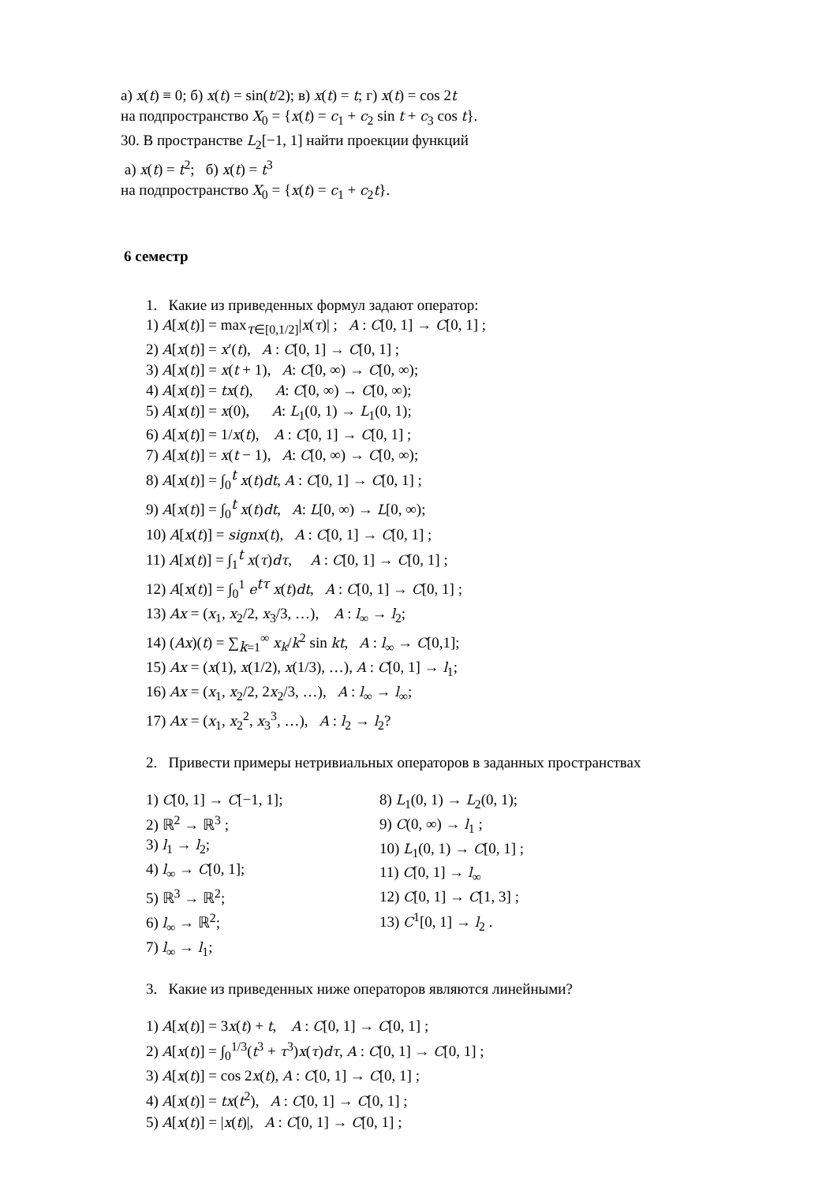а) x(t) ≡ 0; б) x(t) = sin(t/2); в) x(t) = t; г) x(t) = cos 2t
на подпространство X<sub>0</sub> = {x(t) = c<sub>1</sub> + c<sub>2</sub> sin t + c<sub>3</sub> cos t}.
30. В пространстве L<sub>2</sub>[−1, 1] найти проекции функций
а) x(t) = t<sup>2</sup>; б) x(t) = t<sup>3</sup>
на подпространство X<sub>0</sub> = {x(t) = c<sub>1</sub> + c<sub>2</sub>t}.
6 семестр
1. Какие из приведенных формул задают оператор:
1) A[x(t)] = max<sub>τ∈[0,1/2]</sub>|x(τ)| ; A : C[0, 1] → C[0, 1] ;
2) A[x(t)] = x′(t), A : C[0, 1] → C[0, 1] ;
3) A[x(t)] = x(t + 1), A: C[0, ∞) → C[0, ∞);
4) A[x(t)] = tx(t), A: C[0, ∞) → C[0, ∞);
5) A[x(t)] = x(0), A: L<sub>1</sub>(0, 1) → L<sub>1</sub>(0, 1);
6) A[x(t)] = 1/x(t), A : C[0, 1] → C[0, 1] ;
7) A[x(t)] = x(t − 1), A: C[0, ∞) → C[0, ∞);
8) A[x(t)] = ∫<sub>0</sub><sup>t</sup> x(t)dt, A : C[0, 1] → C[0, 1] ;
9) A[x(t)] = ∫<sub>0</sub><sup>t</sup> x(t)dt, A: L[0, ∞) → L[0, ∞);
10) A[x(t)] = signx(t), A : C[0, 1] → C[0, 1] ;
11) A[x(t)] = ∫<sub>1</sub><sup>t</sup> x(τ)dτ, A : C[0, 1] → C[0, 1] ;
12) A[x(t)] = ∫<sub>0</sub><sup>1</sup> e<sup>tτ</sup> x(t)dt, A : C[0, 1] → C[0, 1] ;
13) Ax = (x<sub>1</sub>, x<sub>2</sub>/2, x<sub>3</sub>/3, …), A : l<sub>∞</sub> → l<sub>2</sub>;
14) (Ax)(t) = ∑<sub>k=1</sub><sup>∞</sup> x<sub>k</sub>/k<sup>2</sup> sin kt, A : l<sub>∞</sub> → C[0,1];
15) Ax = (x(1), x(1/2), x(1/3), …), A : C[0, 1] → l<sub>1</sub>;
16) Ax = (x<sub>1</sub>, x<sub>2</sub>/2, 2x<sub>2</sub>/3, …), A : l<sub>∞</sub> → l<sub>∞</sub>;
17) Ax = (x<sub>1</sub>, x<sub>2</sub><sup>2</sup>, x<sub>3</sub><sup>3</sup>, …), A : l<sub>2</sub> → l<sub>2</sub>?
2. Привести примеры нетривиальных операторов в заданных пространствах
1) C[0, 1] → C[−1, 1];
2) ℝ<sup>2</sup> → ℝ<sup>3</sup> ;
3) l<sub>1</sub> → l<sub>2</sub>;
4) l<sub>∞</sub> → C[0, 1];
5) ℝ<sup>3</sup> → ℝ<sup>2</sup>;
6) l<sub>∞</sub> → ℝ<sup>2</sup>;
7) l<sub>∞</sub> → l<sub>1</sub>;
8) L<sub>1</sub>(0, 1) → L<sub>2</sub>(0, 1);
9) C(0, ∞) → l<sub>1</sub> ;
10) L<sub>1</sub>(0, 1) → C[0, 1] ;
11) C[0, 1] → l<sub>∞</sub>
12) C[0, 1] → C[1, 3] ;
13) C<sup>1</sup>[0, 1] → l<sub>2</sub> .
3. Какие из приведенных ниже операторов являются линейными?
1) A[x(t)] = 3x(t) + t, A : C[0, 1] → C[0, 1] ;
2) A[x(t)] = ∫<sub>0</sub><sup>1/3</sup>(t<sup>3</sup> + τ<sup>3</sup>)x(τ)dτ, A : C[0, 1] → C[0, 1] ;
3) A[x(t)] = cos 2x(t), A : C[0, 1] → C[0, 1] ;
4) A[x(t)] = tx(t<sup>2</sup>), A : C[0, 1] → C[0, 1] ;
5) A[x(t)] = |x(t)|, A : C[0, 1] → C[0, 1] ;